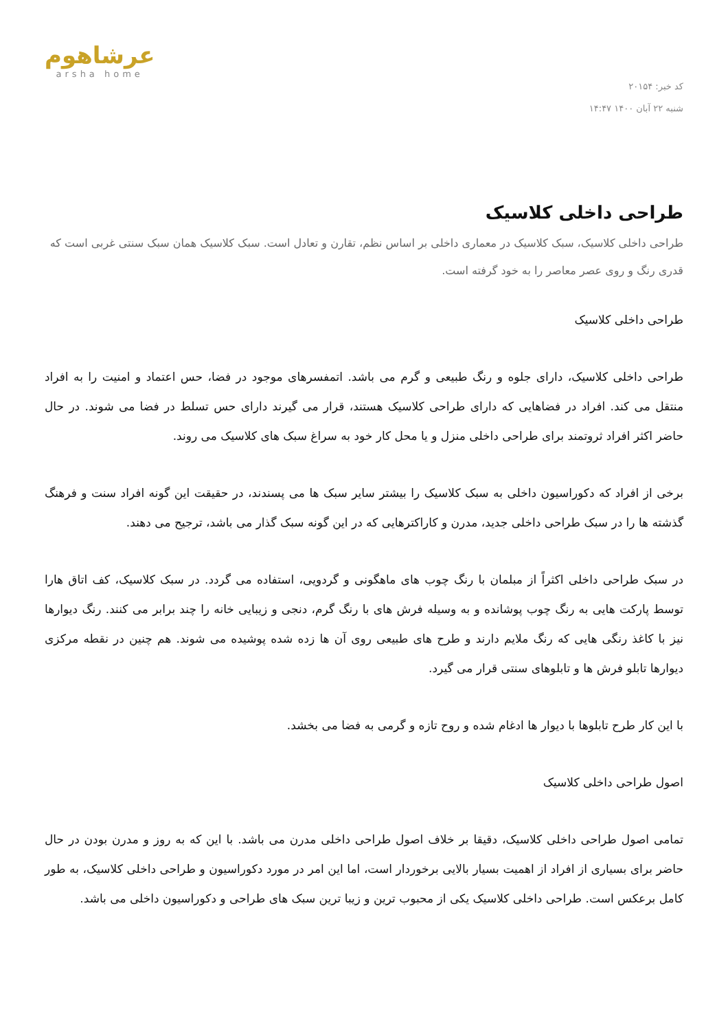کد خبر: ۲۰۱۵۴
شنبه ۲۲ آبان ۱۴۰۰ ۱۴:۴۷
عرشاهوم
arsha home
طراحی داخلی کلاسیک
طراحی داخلی کلاسیک، سبک کلاسیک در معماری داخلی بر اساس نظم، تقارن و تعادل است. سبک کلاسیک همان سبک سنتی غربی است که قدری رنگ و روی عصر معاصر را به خود گرفته است.
طراحی داخلی کلاسیک
طراحی داخلی کلاسیک، دارای جلوه و رنگ طبیعی و گرم می باشد. اتمفسرهای موجود در فضا، حس اعتماد و امنیت را به افراد منتقل می کند. افراد در فضاهایی که دارای طراحی کلاسیک هستند، قرار می گیرند دارای حس تسلط در فضا می شوند. در حال حاضر اکثر افراد ثروتمند برای طراحی داخلی منزل و یا محل کار خود به سراغ سبک های کلاسیک می روند.
برخی از افراد که دکوراسیون داخلی به سبک کلاسیک را بیشتر سایر سبک ها می پسندند، در حقیقت این گونه افراد سنت و فرهنگ گذشته ها را در سبک طراحی داخلی جدید، مدرن و کاراکترهایی که در این گونه سبک گذار می باشد، ترجیح می دهند.
در سبک طراحی داخلی اکثراً از مبلمان با رنگ چوب های ماهگونی و گردویی، استفاده می گردد. در سبک کلاسیک، کف اتاق هارا توسط پارکت هایی به رنگ چوب پوشانده و به وسیله فرش های با رنگ گرم، دنجی و زیبایی خانه را چند برابر می کنند. رنگ دیوارها نیز با کاغذ رنگی هایی که رنگ ملایم دارند و طرح های طبیعی روی آن ها زده شده پوشیده می شوند. هم چنین در نقطه مرکزی دیوارها تابلو فرش ها و تابلوهای سنتی قرار می گیرد.
با این کار طرح تابلوها با دیوار ها ادغام شده و روح تازه و گرمی به فضا می بخشد.
اصول طراحی داخلی کلاسیک
تمامی اصول طراحی داخلی کلاسیک، دقیقا بر خلاف اصول طراحی داخلی مدرن می باشد. با این که به روز و مدرن بودن در حال حاضر برای بسیاری از افراد از اهمیت بسیار بالایی برخوردار است، اما این امر در مورد دکوراسیون و طراحی داخلی کلاسیک، به طور کامل برعکس است. طراحی داخلی کلاسیک یکی از محبوب ترین و زیبا ترین سبک های طراحی و دکوراسیون داخلی می باشد.